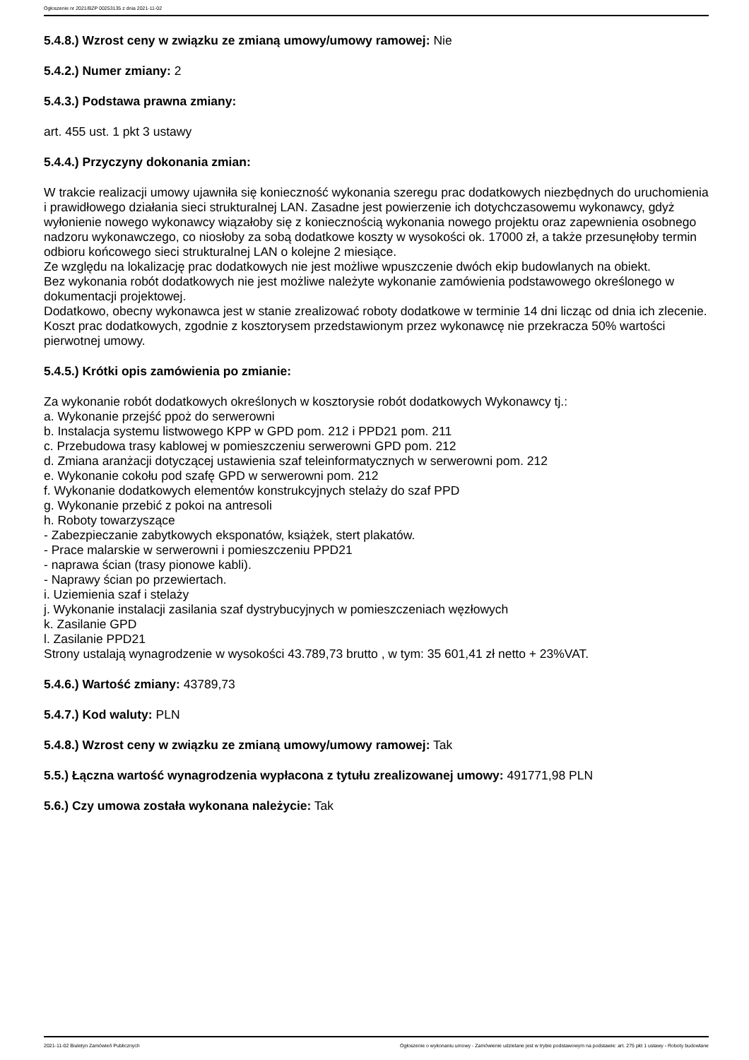Ogłoszenie nr 2021/BZP 00253135 z dnia 2021-11-02
5.4.8.) Wzrost ceny w związku ze zmianą umowy/umowy ramowej: Nie
5.4.2.) Numer zmiany: 2
5.4.3.) Podstawa prawna zmiany:
art. 455 ust. 1 pkt 3 ustawy
5.4.4.) Przyczyny dokonania zmian:
W trakcie realizacji umowy ujawniła się konieczność wykonania szeregu prac dodatkowych niezbędnych do uruchomienia i prawidłowego działania sieci strukturalnej LAN. Zasadne jest powierzenie ich dotychczasowemu wykonawcy, gdyż wyłonienie nowego wykonawcy wiązałoby się z koniecznością wykonania nowego projektu oraz zapewnienia osobnego nadzoru wykonawczego, co niosłoby za sobą dodatkowe koszty w wysokości ok. 17000 zł, a także przesunęłoby termin odbioru końcowego sieci strukturalnej LAN o kolejne 2 miesiące.
Ze względu na lokalizację prac dodatkowych nie jest możliwe wpuszczenie dwóch ekip budowlanych na obiekt.
Bez wykonania robót dodatkowych nie jest możliwe należyte wykonanie zamówienia podstawowego określonego w dokumentacji projektowej.
Dodatkowo, obecny wykonawca jest w stanie zrealizować roboty dodatkowe w terminie 14 dni licząc od dnia ich zlecenie.
Koszt prac dodatkowych, zgodnie z kosztorysem przedstawionym przez wykonawcę nie przekracza 50% wartości pierwotnej umowy.
5.4.5.) Krótki opis zamówienia po zmianie:
Za wykonanie robót dodatkowych określonych w kosztorysie robót dodatkowych Wykonawcy tj.:
a. Wykonanie przejść ppoż do serwerowni
b. Instalacja systemu listwowego KPP w GPD pom. 212 i PPD21 pom. 211
c. Przebudowa trasy kablowej w pomieszczeniu serwerowni GPD pom. 212
d. Zmiana aranżacji dotyczącej ustawienia szaf teleinformatycznych w serwerowni pom. 212
e. Wykonanie cokołu pod szafę GPD w serwerowni pom. 212
f. Wykonanie dodatkowych elementów konstrukcyjnych stelaży do szaf PPD
g. Wykonanie przebić z pokoi na antresoli
h. Roboty towarzyszące
- Zabezpieczanie zabytkowych eksponatów, książek, stert plakatów.
- Prace malarskie w serwerowni i pomieszczeniu PPD21
- naprawa ścian (trasy pionowe kabli).
- Naprawy ścian po przewiertach.
i. Uziemienia szaf i stelaży
j. Wykonanie instalacji zasilania szaf dystrybucyjnych w pomieszczeniach węzłowych
k. Zasilanie GPD
l. Zasilanie PPD21
Strony ustalają wynagrodzenie w wysokości 43.789,73 brutto , w tym: 35 601,41 zł netto + 23%VAT.
5.4.6.) Wartość zmiany: 43789,73
5.4.7.) Kod waluty: PLN
5.4.8.) Wzrost ceny w związku ze zmianą umowy/umowy ramowej: Tak
5.5.) Łączna wartość wynagrodzenia wypłacona z tytułu zrealizowanej umowy: 491771,98 PLN
5.6.) Czy umowa została wykonana należycie: Tak
2021-11-02 Biuletyn Zamówień Publicznych Ogłoszenie o wykonaniu umowy - Zamówienie udzielane jest w trybie podstawowym na podstawie: art. 275 pkt 1 ustawy - Roboty budowlane